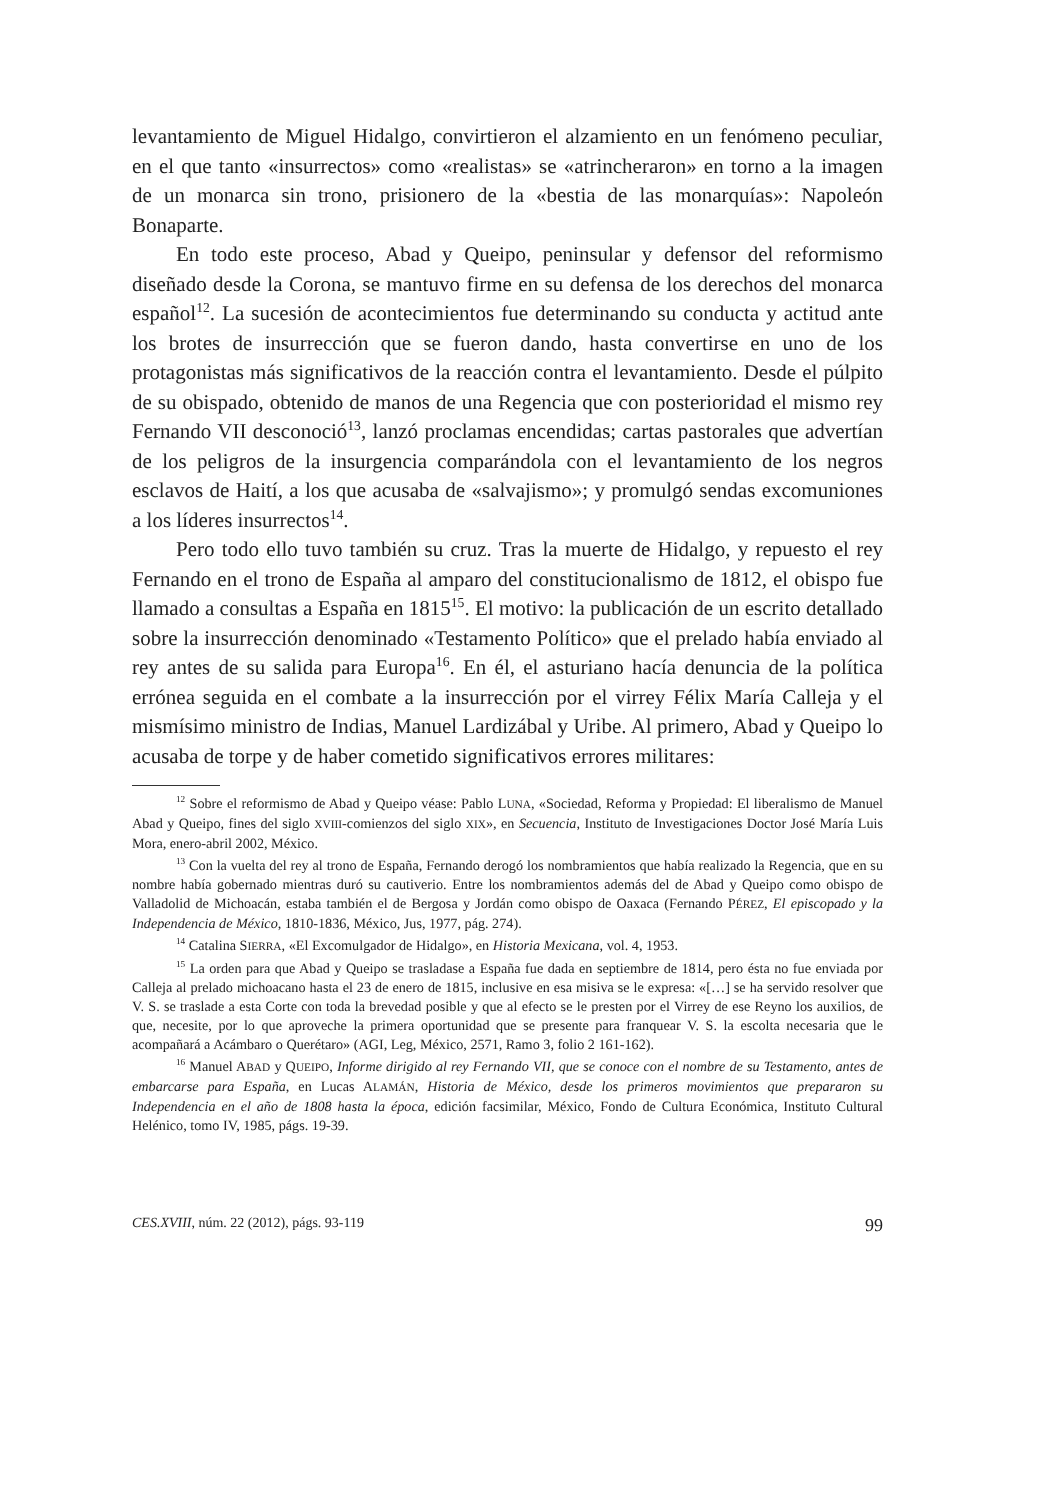levantamiento de Miguel Hidalgo, convirtieron el alzamiento en un fenómeno peculiar, en el que tanto «insurrectos» como «realistas» se «atrincheraron» en torno a la imagen de un monarca sin trono, prisionero de la «bestia de las monarquías»: Napoleón Bonaparte.
En todo este proceso, Abad y Queipo, peninsular y defensor del reformismo diseñado desde la Corona, se mantuvo firme en su defensa de los derechos del monarca español<sup>12</sup>. La sucesión de acontecimientos fue determinando su conducta y actitud ante los brotes de insurrección que se fueron dando, hasta convertirse en uno de los protagonistas más significativos de la reacción contra el levantamiento. Desde el púlpito de su obispado, obtenido de manos de una Regencia que con posterioridad el mismo rey Fernando VII desconoció<sup>13</sup>, lanzó proclamas encendidas; cartas pastorales que advertían de los peligros de la insurgencia comparándola con el levantamiento de los negros esclavos de Haití, a los que acusaba de «salvajismo»; y promulgó sendas excomuniones a los líderes insurrectos<sup>14</sup>.
Pero todo ello tuvo también su cruz. Tras la muerte de Hidalgo, y repuesto el rey Fernando en el trono de España al amparo del constitucionalismo de 1812, el obispo fue llamado a consultas a España en 1815<sup>15</sup>. El motivo: la publicación de un escrito detallado sobre la insurrección denominado «Testamento Político» que el prelado había enviado al rey antes de su salida para Europa<sup>16</sup>. En él, el asturiano hacía denuncia de la política errónea seguida en el combate a la insurrección por el virrey Félix María Calleja y el mismísimo ministro de Indias, Manuel Lardizábal y Uribe. Al primero, Abad y Queipo lo acusaba de torpe y de haber cometido significativos errores militares:
<sup>12</sup> Sobre el reformismo de Abad y Queipo véase: Pablo LUNA, «Sociedad, Reforma y Propiedad: El liberalismo de Manuel Abad y Queipo, fines del siglo XVIII-comienzos del siglo XIX», en Secuencia, Instituto de Investigaciones Doctor José María Luis Mora, enero-abril 2002, México.
<sup>13</sup> Con la vuelta del rey al trono de España, Fernando derogó los nombramientos que había realizado la Regencia, que en su nombre había gobernado mientras duró su cautiverio. Entre los nombramientos además del de Abad y Queipo como obispo de Valladolid de Michoacán, estaba también el de Bergosa y Jordán como obispo de Oaxaca (Fernando PÉREZ, El episcopado y la Independencia de México, 1810-1836, México, Jus, 1977, pág. 274).
<sup>14</sup> Catalina SIERRA, «El Excomulgador de Hidalgo», en Historia Mexicana, vol. 4, 1953.
<sup>15</sup> La orden para que Abad y Queipo se trasladase a España fue dada en septiembre de 1814, pero ésta no fue enviada por Calleja al prelado michoacano hasta el 23 de enero de 1815, inclusive en esa misiva se le expresa: «[…] se ha servido resolver que V. S. se traslade a esta Corte con toda la brevedad posible y que al efecto se le presten por el Virrey de ese Reyno los auxilios, de que, necesite, por lo que aproveche la primera oportunidad que se presente para franquear V. S. la escolta necesaria que le acompañará a Acámbaro o Querétaro» (AGI, Leg, México, 2571, Ramo 3, folio 2 161-162).
<sup>16</sup> Manuel ABAD y QUEIPO, Informe dirigido al rey Fernando VII, que se conoce con el nombre de su Testamento, antes de embarcarse para España, en Lucas ALAMÁN, Historia de México, desde los primeros movimientos que prepararon su Independencia en el año de 1808 hasta la época, edición facsimilar, México, Fondo de Cultura Económica, Instituto Cultural Helénico, tomo IV, 1985, págs. 19-39.
CES.XVIII, núm. 22 (2012), págs. 93-119 99